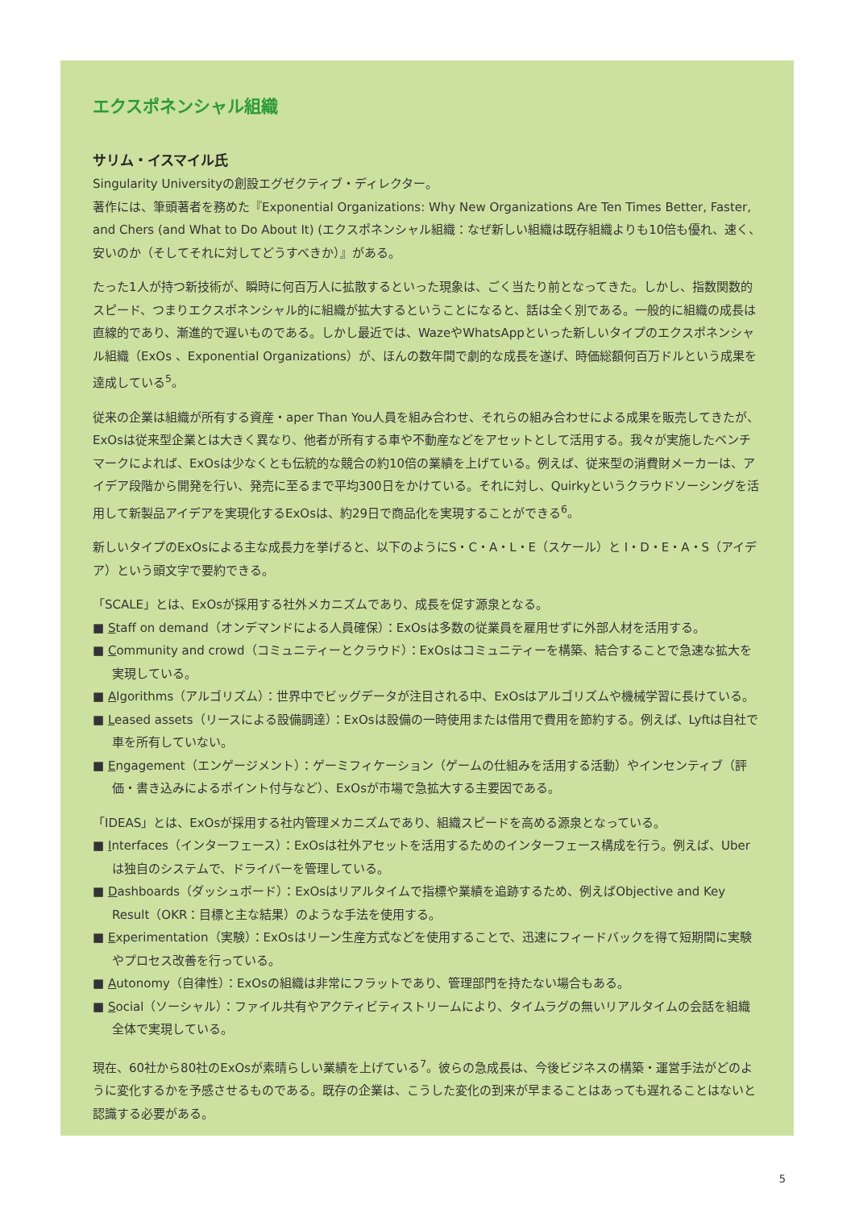エクスポネンシャル組織
サリム・イスマイル氏
Singularity Universityの創設エグゼクティブ・ディレクター。
著作には、筆頭著者を務めた『Exponential Organizations: Why New Organizations Are Ten Times Better, Faster, and Chers (and What to Do About It) (エクスポネンシャル組織：なぜ新しい組織は既存組織よりも10倍も優れ、速く、安いのか（そしてそれに対してどうすべきか）』がある。
たった1人が持つ新技術が、瞬時に何百万人に拡散するといった現象は、ごく当たり前となってきた。しかし、指数関数的スピード、つまりエクスポネンシャル的に組織が拡大するということになると、話は全く別である。一般的に組織の成長は直線的であり、漸進的で遅いものである。しかし最近では、WazeやWhatsAppといった新しいタイプのエクスポネンシャル組織（ExOs 、Exponential Organizations）が、ほんの数年間で劇的な成長を遂げ、時価総額何百万ドルという成果を達成している<sup>5</sup>。
従来の企業は組織が所有する資産・aper Than You人員を組み合わせ、それらの組み合わせによる成果を販売してきたが、ExOsは従来型企業とは大きく異なり、他者が所有する車や不動産などをアセットとして活用する。我々が実施したベンチマークによれば、ExOsは少なくとも伝統的な競合の約10倍の業績を上げている。例えば、従来型の消費財メーカーは、アイデア段階から開発を行い、発売に至るまで平均300日をかけている。それに対し、Quirkyというクラウドソーシングを活用して新製品アイデアを実現化するExOsは、約29日で商品化を実現することができる<sup>6</sup>。
新しいタイプのExOsによる主な成長力を挙げると、以下のようにS・C・A・L・E（スケール）と I・D・E・A・S（アイデア）という頭文字で要約できる。
「SCALE」とは、ExOsが採用する社外メカニズムであり、成長を促す源泉となる。
■ Staff on demand（オンデマンドによる人員確保）：ExOsは多数の従業員を雇用せずに外部人材を活用する。
■ Community and crowd（コミュニティーとクラウド）：ExOsはコミュニティーを構築、結合することで急速な拡大を実現している。
■ Algorithms（アルゴリズム）：世界中でビッグデータが注目される中、ExOsはアルゴリズムや機械学習に長けている。
■ Leased assets（リースによる設備調達）：ExOsは設備の一時使用または借用で費用を節約する。例えば、Lyftは自社で車を所有していない。
■ Engagement（エンゲージメント）：ゲーミフィケーション（ゲームの仕組みを活用する活動）やインセンティブ（評価・書き込みによるポイント付与など）、ExOsが市場で急拡大する主要因である。
「IDEAS」とは、ExOsが採用する社内管理メカニズムであり、組織スピードを高める源泉となっている。
■ Interfaces（インターフェース）：ExOsは社外アセットを活用するためのインターフェース構成を行う。例えば、Uberは独自のシステムで、ドライバーを管理している。
■ Dashboards（ダッシュボード）：ExOsはリアルタイムで指標や業績を追跡するため、例えばObjective and Key Result（OKR：目標と主な結果）のような手法を使用する。
■ Experimentation（実験）：ExOsはリーン生産方式などを使用することで、迅速にフィードバックを得て短期間に実験やプロセス改善を行っている。
■ Autonomy（自律性）：ExOsの組織は非常にフラットであり、管理部門を持たない場合もある。
■ Social（ソーシャル）：ファイル共有やアクティビティストリームにより、タイムラグの無いリアルタイムの会話を組織全体で実現している。
現在、60社から80社のExOsが素晴らしい業績を上げている<sup>7</sup>。彼らの急成長は、今後ビジネスの構築・運営手法がどのように変化するかを予感させるものである。既存の企業は、こうした変化の到来が早まることはあっても遅れることはないと認識する必要がある。
5